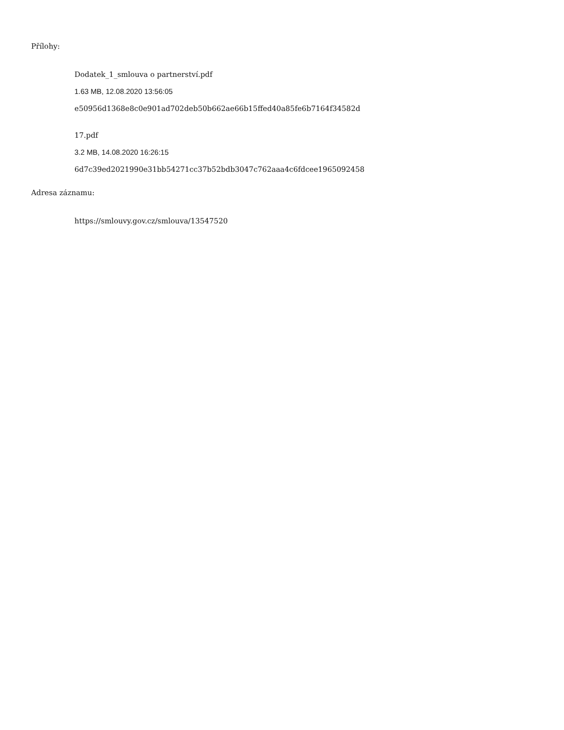Přílohy:
Dodatek_1_smlouva o partnerství.pdf
1.63 MB, 12.08.2020 13:56:05
e50956d1368e8c0e901ad702deb50b662ae66b15ffed40a85fe6b7164f34582d
17.pdf
3.2 MB, 14.08.2020 16:26:15
6d7c39ed2021990e31bb54271cc37b52bdb3047c762aaa4c6fdcee1965092458
Adresa záznamu:
https://smlouvy.gov.cz/smlouva/13547520